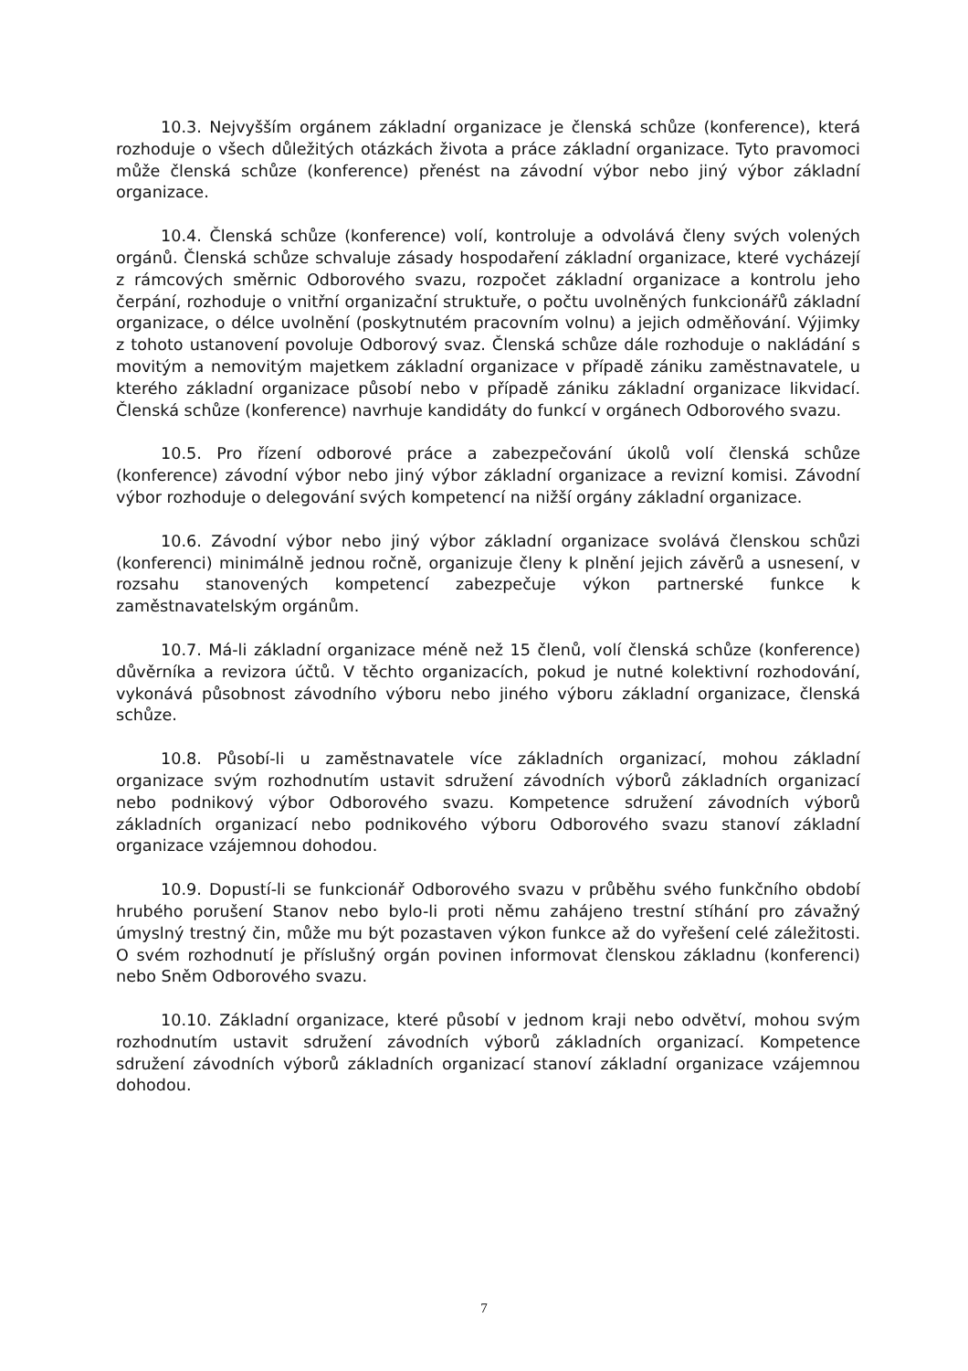10.3. Nejvyšším orgánem základní organizace je členská schůze (konference), která rozhoduje o všech důležitých otázkách života a práce základní organizace. Tyto pravomoci může členská schůze (konference) přenést na závodní výbor nebo jiný výbor základní organizace.
10.4. Členská schůze (konference) volí, kontroluje a odvolává členy svých volených orgánů. Členská schůze schvaluje zásady hospodaření základní organizace, které vycházejí z rámcových směrnic Odborového svazu, rozpočet základní organizace a kontrolu jeho čerpání, rozhoduje o vnitřní organizační struktuře, o počtu uvolněných funkcionářů základní organizace, o délce uvolnění (poskytnutém pracovním volnu) a jejich odměňování. Výjimky z tohoto ustanovení povoluje Odborový svaz. Členská schůze dále rozhoduje o nakládání s movitým a nemovitým majetkem základní organizace v případě zániku zaměstnavatele, u kterého základní organizace působí nebo v případě zániku základní organizace likvidací. Členská schůze (konference) navrhuje kandidáty do funkcí v orgánech Odborového svazu.
10.5. Pro řízení odborové práce a zabezpečování úkolů volí členská schůze (konference) závodní výbor nebo jiný výbor základní organizace a revizní komisi. Závodní výbor rozhoduje o delegování svých kompetencí na nižší orgány základní organizace.
10.6. Závodní výbor nebo jiný výbor základní organizace svolává členskou schůzi (konferenci) minimálně jednou ročně, organizuje členy k plnění jejich závěrů a usnesení, v rozsahu stanovených kompetencí zabezpečuje výkon partnerské funkce k zaměstnavatelským orgánům.
10.7. Má-li základní organizace méně než 15 členů, volí členská schůze (konference) důvěrníka a revizora účtů. V těchto organizacích, pokud je nutné kolektivní rozhodování, vykonává působnost závodního výboru nebo jiného výboru základní organizace, členská schůze.
10.8. Působí-li u zaměstnavatele více základních organizací, mohou základní organizace svým rozhodnutím ustavit sdružení závodních výborů základních organizací nebo podnikový výbor Odborového svazu. Kompetence sdružení závodních výborů základních organizací nebo podnikového výboru Odborového svazu stanoví základní organizace vzájemnou dohodou.
10.9. Dopustí-li se funkcionář Odborového svazu v průběhu svého funkčního období hrubého porušení Stanov nebo bylo-li proti němu zahájeno trestní stíhání pro závažný úmyslný trestný čin, může mu být pozastaven výkon funkce až do vyřešení celé záležitosti. O svém rozhodnutí je příslušný orgán povinen informovat členskou základnu (konferenci) nebo Sněm Odborového svazu.
10.10. Základní organizace, které působí v jednom kraji nebo odvětví, mohou svým rozhodnutím ustavit sdružení závodních výborů základních organizací. Kompetence sdružení závodních výborů základních organizací stanoví základní organizace vzájemnou dohodou.
7